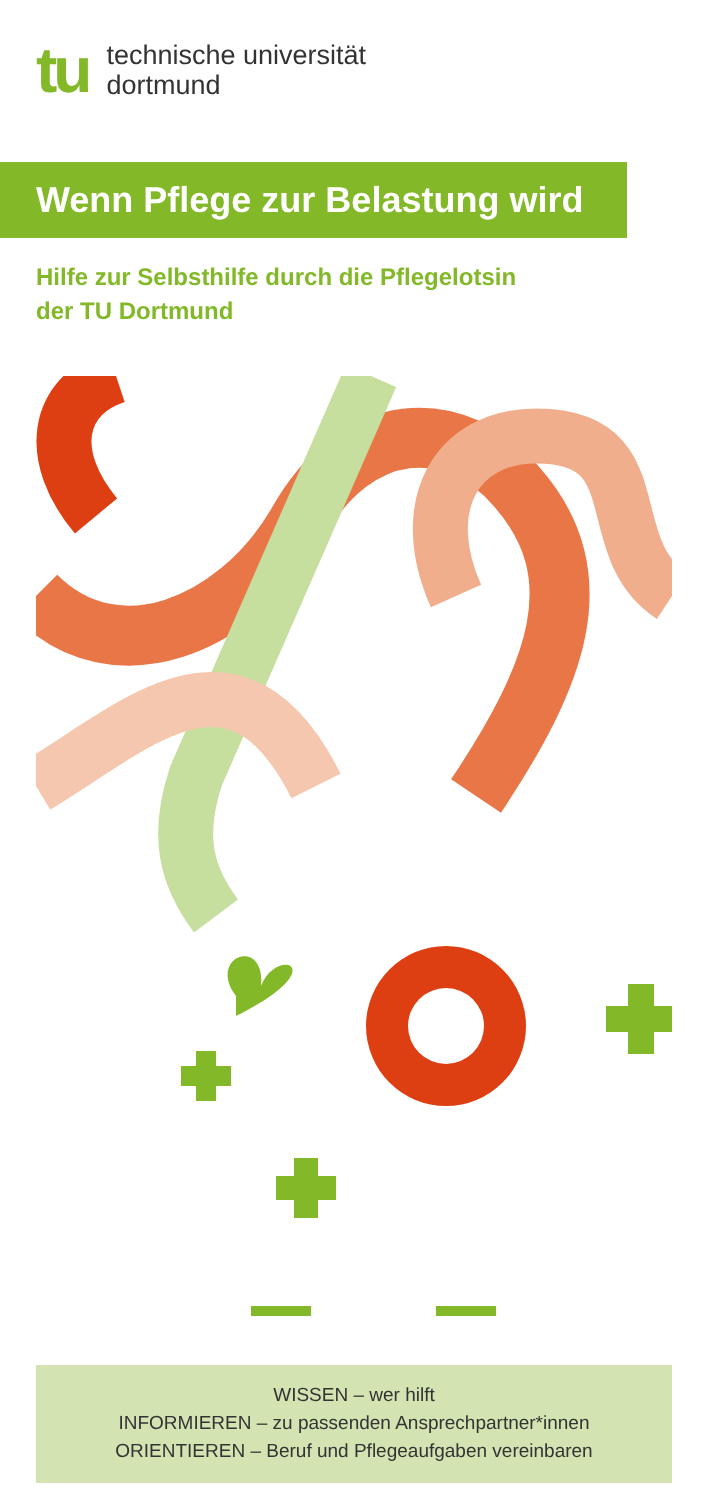tu
technische universität
dortmund
Wenn Pflege zur Belastung wird
Hilfe zur Selbsthilfe durch die Pflegelotsin
der TU Dortmund
WISSEN – wer hilft
INFORMIEREN – zu passenden Ansprechpartner*innen
ORIENTIEREN – Beruf und Pflegeaufgaben vereinbaren